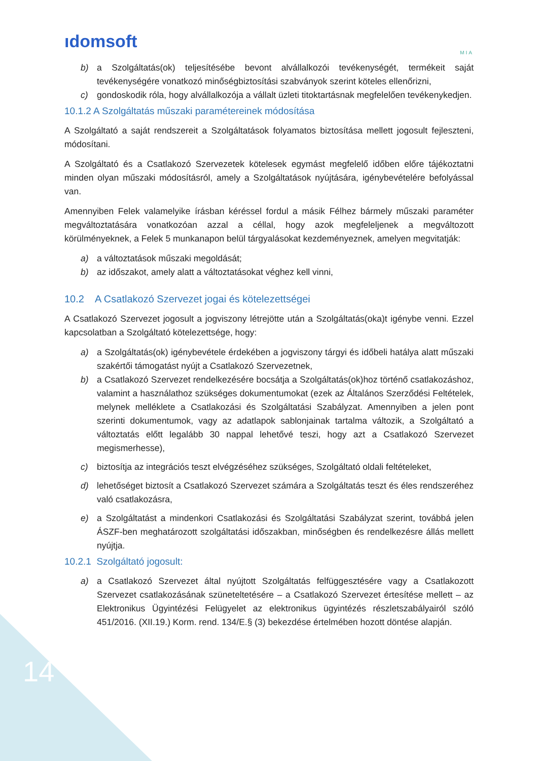ıdomsoft
MIA
b) a Szolgáltatás(ok) teljesítésébe bevont alvállalkozói tevékenységét, termékeit saját tevékenységére vonatkozó minőségbiztosítási szabványok szerint köteles ellenőrizni,
c) gondoskodik róla, hogy alvállalkozója a vállalt üzleti titoktartásnak megfelelően tevékenykedjen.
10.1.2 A Szolgáltatás műszaki paramétereinek módosítása
A Szolgáltató a saját rendszereit a Szolgáltatások folyamatos biztosítása mellett jogosult fejleszteni, módosítani.
A Szolgáltató és a Csatlakozó Szervezetek kötelesek egymást megfelelő időben előre tájékoztatni minden olyan műszaki módosításról, amely a Szolgáltatások nyújtására, igénybevételére befolyással van.
Amennyiben Felek valamelyike írásban kéréssel fordul a másik Félhez bármely műszaki paraméter megváltoztatására vonatkozóan azzal a céllal, hogy azok megfeleljenek a megváltozott körülményeknek, a Felek 5 munkanapon belül tárgyalásokat kezdeményeznek, amelyen megvitatják:
a) a változtatások műszaki megoldását;
b) az időszakot, amely alatt a változtatásokat véghez kell vinni,
10.2 A Csatlakozó Szervezet jogai és kötelezettségei
A Csatlakozó Szervezet jogosult a jogviszony létrejötte után a Szolgáltatás(oka)t igénybe venni. Ezzel kapcsolatban a Szolgáltató kötelezettsége, hogy:
a) a Szolgáltatás(ok) igénybevétele érdekében a jogviszony tárgyi és időbeli hatálya alatt műszaki szakértői támogatást nyújt a Csatlakozó Szervezetnek,
b) a Csatlakozó Szervezet rendelkezésére bocsátja a Szolgáltatás(ok)hoz történő csatlakozáshoz, valamint a használathoz szükséges dokumentumokat (ezek az Általános Szerződési Feltételek, melynek melléklete a Csatlakozási és Szolgáltatási Szabályzat. Amennyiben a jelen pont szerinti dokumentumok, vagy az adatlapok sablonjainak tartalma változik, a Szolgáltató a változtatás előtt legalább 30 nappal lehetővé teszi, hogy azt a Csatlakozó Szervezet megismerhesse),
c) biztosítja az integrációs teszt elvégzéséhez szükséges, Szolgáltató oldali feltételeket,
d) lehetőséget biztosít a Csatlakozó Szervezet számára a Szolgáltatás teszt és éles rendszeréhez való csatlakozásra,
e) a Szolgáltatást a mindenkori Csatlakozási és Szolgáltatási Szabályzat szerint, továbbá jelen ÁSZF-ben meghatározott szolgáltatási időszakban, minőségben és rendelkezésre állás mellett nyújtja.
10.2.1 Szolgáltató jogosult:
a) a Csatlakozó Szervezet által nyújtott Szolgáltatás felfüggesztésére vagy a Csatlakozott Szervezet csatlakozásának szüneteltetésére – a Csatlakozó Szervezet értesítése mellett – az Elektronikus Ügyintézési Felügyelet az elektronikus ügyintézés részletszabályairól szóló 451/2016. (XII.19.) Korm. rend. 134/E.§ (3) bekezdése értelmében hozott döntése alapján.
14